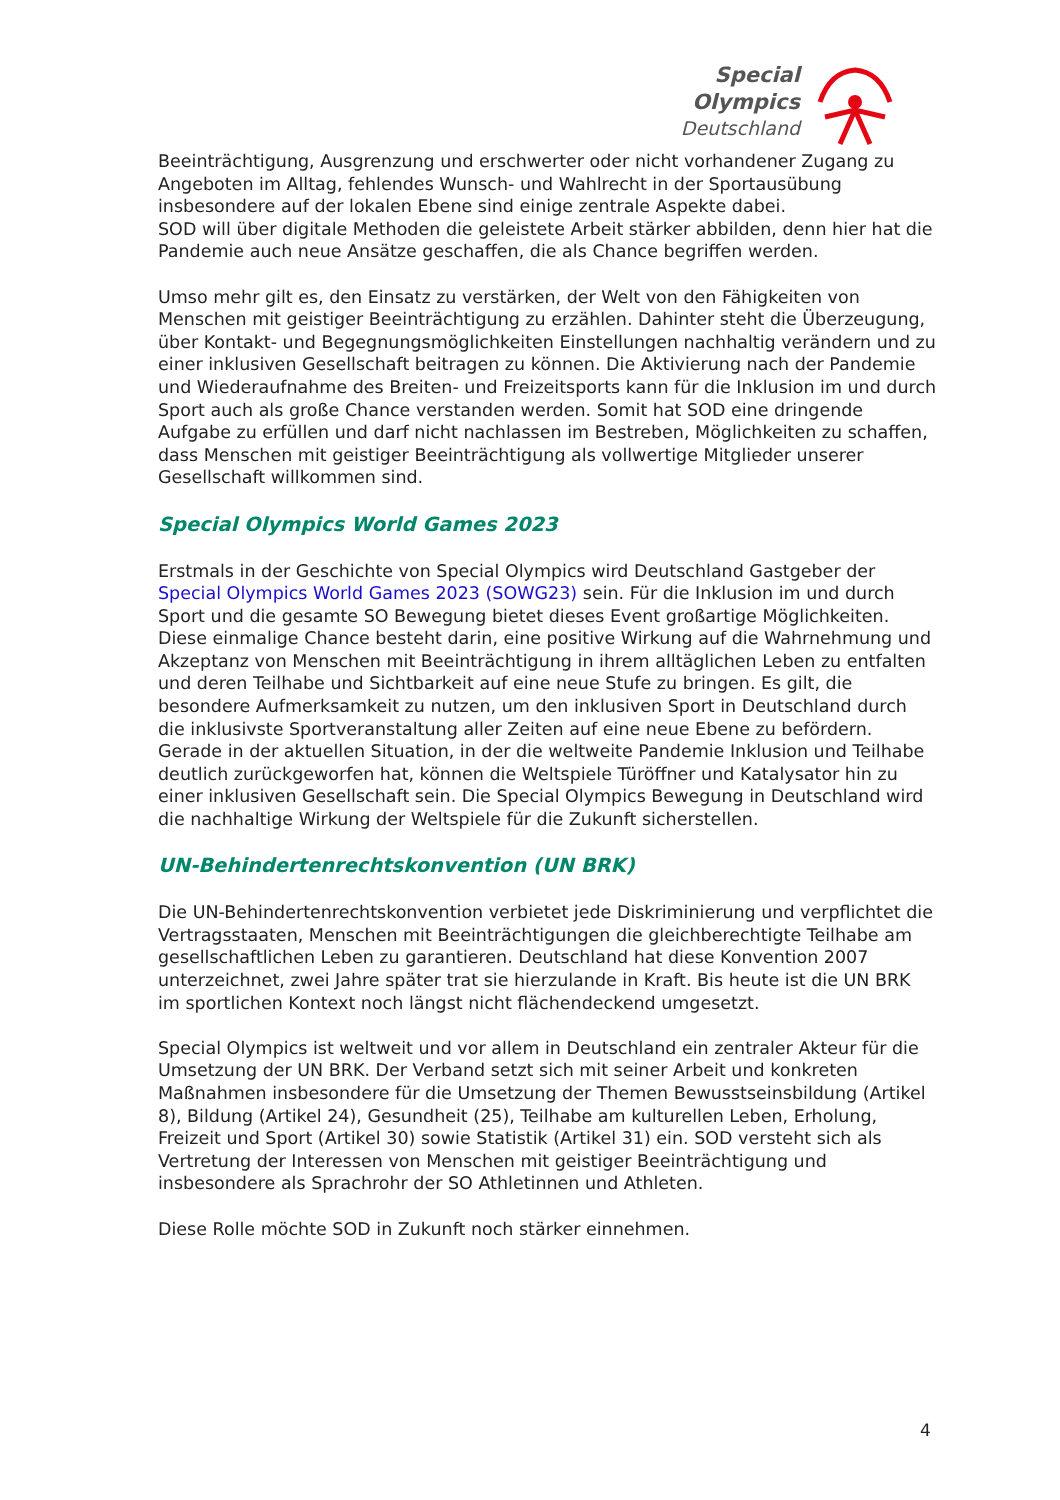Special
Olympics
Deutschland
Beeinträchtigung, Ausgrenzung und erschwerter oder nicht vorhandener Zugang zu Angeboten im Alltag, fehlendes Wunsch- und Wahlrecht in der Sportausübung insbesondere auf der lokalen Ebene sind einige zentrale Aspekte dabei.
SOD will über digitale Methoden die geleistete Arbeit stärker abbilden, denn hier hat die Pandemie auch neue Ansätze geschaffen, die als Chance begriffen werden.
Umso mehr gilt es, den Einsatz zu verstärken, der Welt von den Fähigkeiten von Menschen mit geistiger Beeinträchtigung zu erzählen. Dahinter steht die Überzeugung, über Kontakt- und Begegnungsmöglichkeiten Einstellungen nachhaltig verändern und zu einer inklusiven Gesellschaft beitragen zu können. Die Aktivierung nach der Pandemie und Wiederaufnahme des Breiten- und Freizeitsports kann für die Inklusion im und durch Sport auch als große Chance verstanden werden. Somit hat SOD eine dringende Aufgabe zu erfüllen und darf nicht nachlassen im Bestreben, Möglichkeiten zu schaffen, dass Menschen mit geistiger Beeinträchtigung als vollwertige Mitglieder unserer Gesellschaft willkommen sind.
Special Olympics World Games 2023
Erstmals in der Geschichte von Special Olympics wird Deutschland Gastgeber der Special Olympics World Games 2023 (SOWG23) sein. Für die Inklusion im und durch Sport und die gesamte SO Bewegung bietet dieses Event großartige Möglichkeiten. Diese einmalige Chance besteht darin, eine positive Wirkung auf die Wahrnehmung und Akzeptanz von Menschen mit Beeinträchtigung in ihrem alltäglichen Leben zu entfalten und deren Teilhabe und Sichtbarkeit auf eine neue Stufe zu bringen. Es gilt, die besondere Aufmerksamkeit zu nutzen, um den inklusiven Sport in Deutschland durch die inklusivste Sportveranstaltung aller Zeiten auf eine neue Ebene zu befördern. Gerade in der aktuellen Situation, in der die weltweite Pandemie Inklusion und Teilhabe deutlich zurückgeworfen hat, können die Weltspiele Türöffner und Katalysator hin zu einer inklusiven Gesellschaft sein. Die Special Olympics Bewegung in Deutschland wird die nachhaltige Wirkung der Weltspiele für die Zukunft sicherstellen.
UN-Behindertenrechtskonvention (UN BRK)
Die UN-Behindertenrechtskonvention verbietet jede Diskriminierung und verpflichtet die Vertragsstaaten, Menschen mit Beeinträchtigungen die gleichberechtigte Teilhabe am gesellschaftlichen Leben zu garantieren. Deutschland hat diese Konvention 2007 unterzeichnet, zwei Jahre später trat sie hierzulande in Kraft. Bis heute ist die UN BRK im sportlichen Kontext noch längst nicht flächendeckend umgesetzt.
Special Olympics ist weltweit und vor allem in Deutschland ein zentraler Akteur für die Umsetzung der UN BRK. Der Verband setzt sich mit seiner Arbeit und konkreten Maßnahmen insbesondere für die Umsetzung der Themen Bewusstseinsbildung (Artikel 8), Bildung (Artikel 24), Gesundheit (25), Teilhabe am kulturellen Leben, Erholung, Freizeit und Sport (Artikel 30) sowie Statistik (Artikel 31) ein. SOD versteht sich als Vertretung der Interessen von Menschen mit geistiger Beeinträchtigung und insbesondere als Sprachrohr der SO Athletinnen und Athleten.
Diese Rolle möchte SOD in Zukunft noch stärker einnehmen.
4